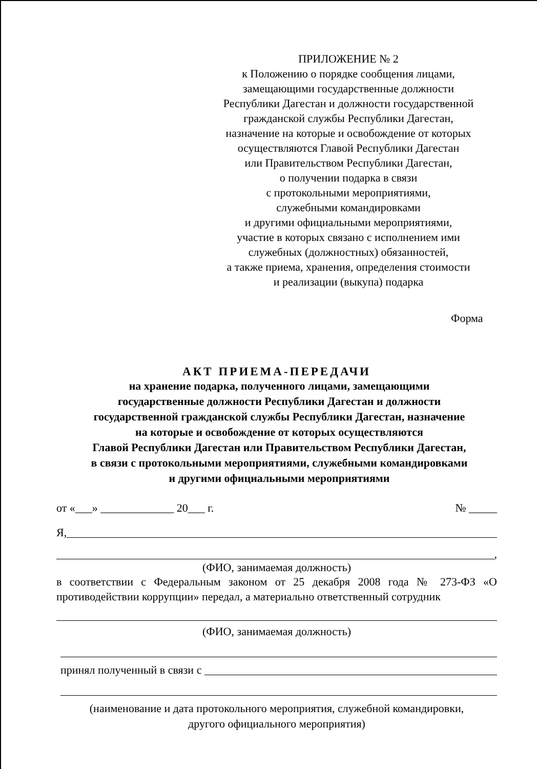ПРИЛОЖЕНИЕ № 2
к Положению о порядке сообщения лицами,
замещающими государственные должности
Республики Дагестан и должности государственной
гражданской службы Республики Дагестан,
назначение на которые и освобождение от которых
осуществляются Главой Республики Дагестан
или Правительством Республики Дагестан,
о получении подарка в связи
с протокольными мероприятиями,
служебными командировками
и другими официальными мероприятиями,
участие в которых связано с исполнением ими
служебных (должностных) обязанностей,
а также приема, хранения, определения стоимости
и реализации (выкупа) подарка
Форма
АКТ ПРИЕМА-ПЕРЕДАЧИ
на хранение подарка, полученного лицами, замещающими
государственные должности Республики Дагестан и должности
государственной гражданской службы Республики Дагестан, назначение
на которые и освобождение от которых осуществляются
Главой Республики Дагестан или Правительством Республики Дагестан,
в связи с протокольными мероприятиями, служебными командировками
и другими официальными мероприятиями
от «___» _____________ 20___ г. № _____
Я,
,
(ФИО, занимаемая должность)
в соответствии с Федеральным законом от 25 декабря 2008 года № 273-ФЗ «О противодействии коррупции» передал, а материально ответственный сотрудник
(ФИО, занимаемая должность)
принял полученный в связи с
(наименование и дата протокольного мероприятия, служебной командировки,
другого официального мероприятия)